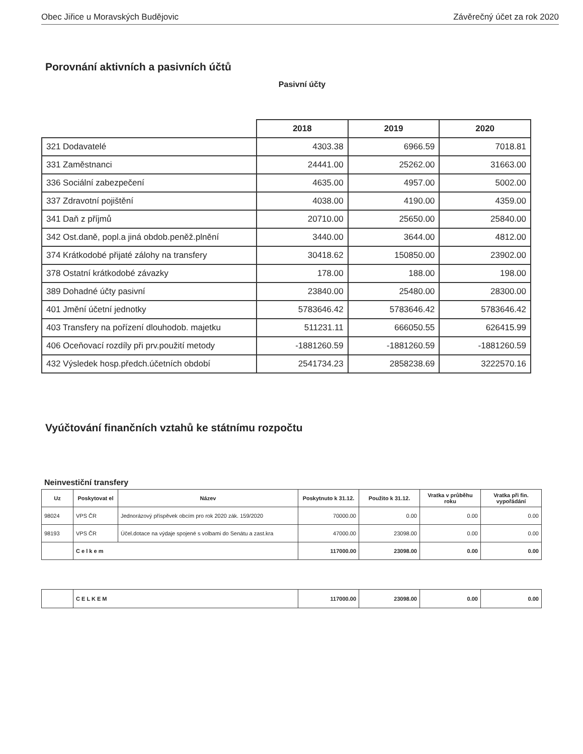Obec Jiřice u Moravských Budějovic Závěrečný účet za rok 2020
Porovnání aktivních a pasivních účtů
Pasivní účty
| | 2018 | 2019 | 2020 |
| --- | --- | --- | --- |
| 321 Dodavatelé | 4303.38 | 6966.59 | 7018.81 |
| 331 Zaměstnanci | 24441.00 | 25262.00 | 31663.00 |
| 336 Sociální zabezpečení | 4635.00 | 4957.00 | 5002.00 |
| 337 Zdravotní pojištění | 4038.00 | 4190.00 | 4359.00 |
| 341 Daň z příjmů | 20710.00 | 25650.00 | 25840.00 |
| 342 Ost.daně, popl.a jiná obdob.peněž.plnění | 3440.00 | 3644.00 | 4812.00 |
| 374 Krátkodobé přijaté zálohy na transfery | 30418.62 | 150850.00 | 23902.00 |
| 378 Ostatní krátkodobé závazky | 178.00 | 188.00 | 198.00 |
| 389 Dohadné účty pasivní | 23840.00 | 25480.00 | 28300.00 |
| 401 Jmění účetní jednotky | 5783646.42 | 5783646.42 | 5783646.42 |
| 403 Transfery na pořízení dlouhodob. majetku | 511231.11 | 666050.55 | 626415.99 |
| 406 Oceňovací rozdíly při prv.použití metody | -1881260.59 | -1881260.59 | -1881260.59 |
| 432 Výsledek hosp.předch.účetních období | 2541734.23 | 2858238.69 | 3222570.16 |
Vyúčtování finančních vztahů ke státnímu rozpočtu
Neinvestiční transfery
| Uz | Poskytovat el | Název | Poskytnuto k 31.12. | Použito k 31.12. | Vratka v průběhu roku | Vratka při fin. vypořádání |
| --- | --- | --- | --- | --- | --- | --- |
| 98024 | VPS ČR | Jednorázový příspěvek obcím pro rok 2020 zák. 159/2020 | 70000.00 | 0.00 | 0.00 | 0.00 |
| 98193 | VPS ČR | Účel.dotace na výdaje spojené s volbami do Senátu a zast.kra | 47000.00 | 23098.00 | 0.00 | 0.00 |
| | C e l k e m | | 117000.00 | 23098.00 | 0.00 | 0.00 |
| | C E L K E M | 117000.00 | 23098.00 | 0.00 | 0.00 |